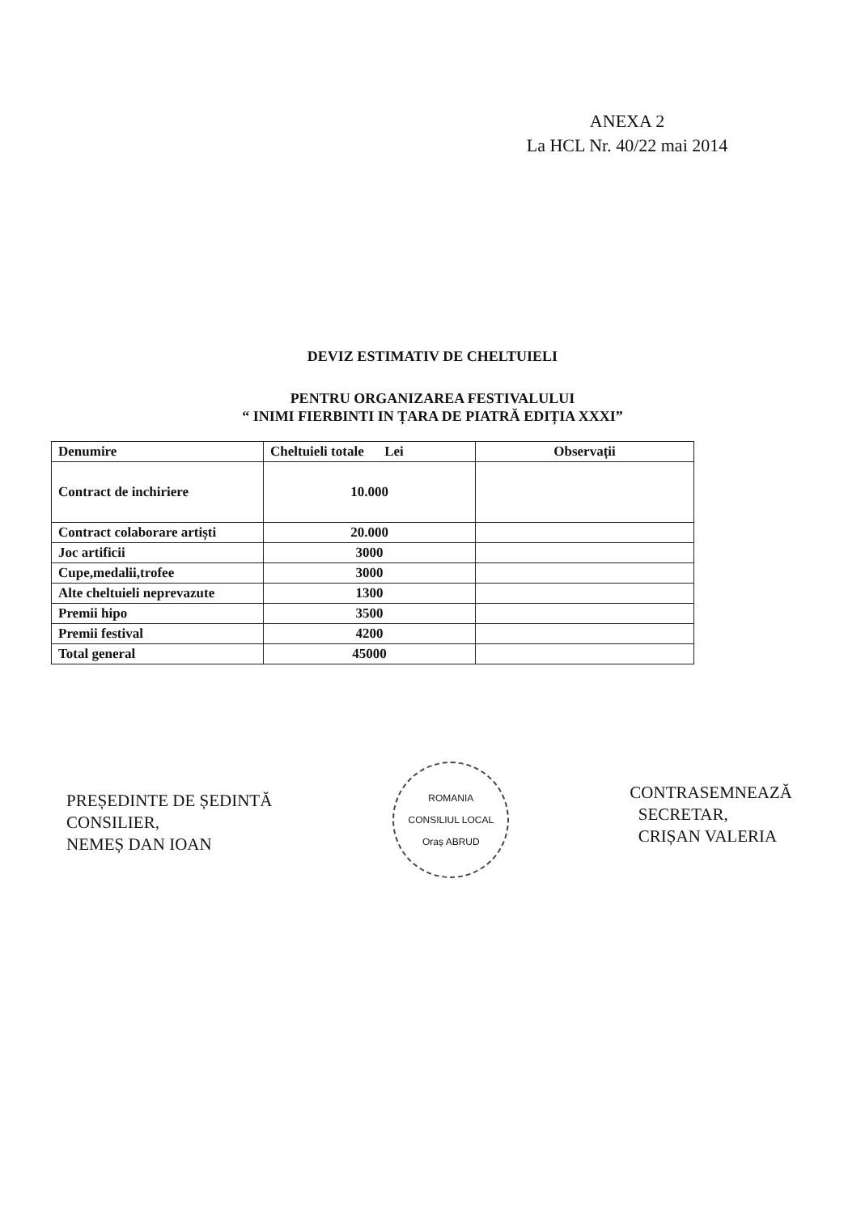ANEXA 2
La HCL Nr. 40/22 mai 2014
DEVIZ ESTIMATIV DE CHELTUIELI
PENTRU ORGANIZAREA FESTIVALULUI
“ INIMI FIERBINTI IN ȚARA DE PIATRĂ EDIȚIA XXXI”
| Denumire | Cheltuieli totale Lei | Observații |
| --- | --- | --- |
| Contract de inchiriere | 10.000 | |
| Contract colaborare artiști | 20.000 | |
| Joc artificii | 3000 | |
| Cupe,medalii,trofee | 3000 | |
| Alte cheltuieli neprevazute | 1300 | |
| Premii hipo | 3500 | |
| Premii festival | 4200 | |
| Total general | 45000 | |
PREȘEDINTE DE ȘEDINTĂ
CONSILIER,
NEMEȘ DAN IOAN
ROMANIA
CONSILIUL LOCAL
Oraș ABRUD
CONTRASEMNEAZĂ
SECRETAR,
CRIȘAN VALERIA